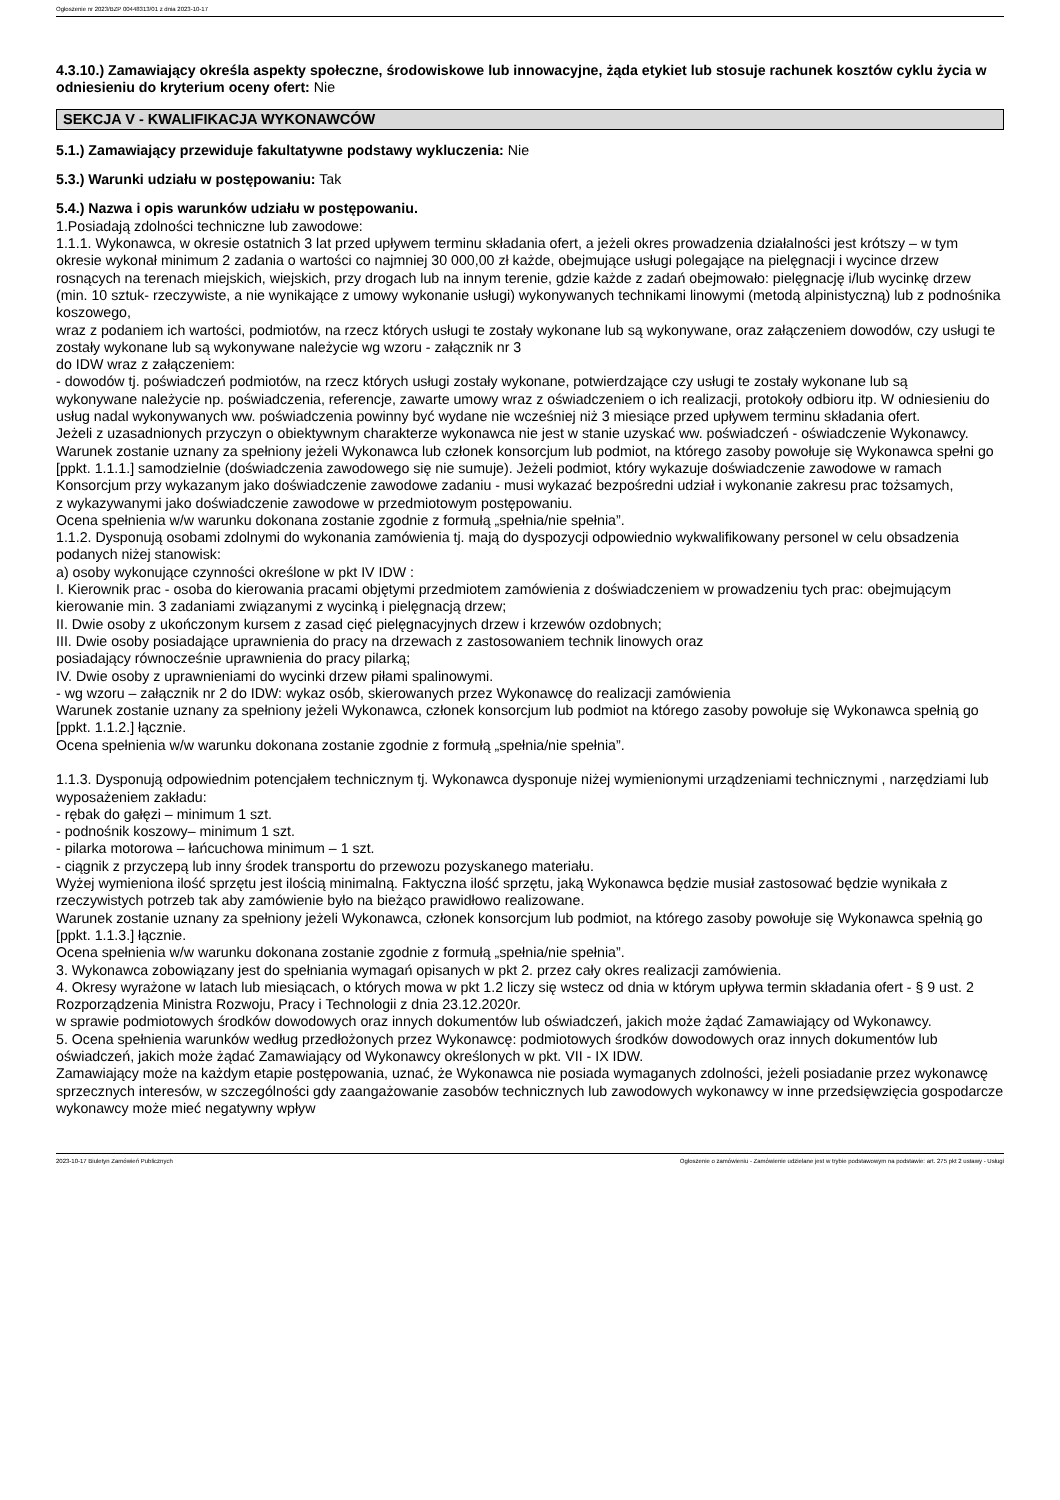Ogłoszenie nr 2023/BZP 00448313/01 z dnia 2023-10-17
4.3.10.) Zamawiający określa aspekty społeczne, środowiskowe lub innowacyjne, żąda etykiet lub stosuje rachunek kosztów cyklu życia w odniesieniu do kryterium oceny ofert: Nie
SEKCJA V - KWALIFIKACJA WYKONAWCÓW
5.1.) Zamawiający przewiduje fakultatywne podstawy wykluczenia: Nie
5.3.) Warunki udziału w postępowaniu: Tak
5.4.) Nazwa i opis warunków udziału w postępowaniu.
1.Posiadają zdolności techniczne lub zawodowe:
1.1.1. Wykonawca, w okresie ostatnich 3 lat przed upływem terminu składania ofert, a jeżeli okres prowadzenia działalności jest krótszy – w tym okresie wykonał minimum 2 zadania o wartości co najmniej 30 000,00 zł każde, obejmujące usługi polegające na pielęgnacji i wycince drzew rosnących na terenach miejskich, wiejskich, przy drogach lub na innym terenie, gdzie każde z zadań obejmowało: pielęgnację i/lub wycinkę drzew (min. 10 sztuk- rzeczywiste, a nie wynikające z umowy wykonanie usługi) wykonywanych technikami linowymi (metodą alpinistyczną) lub z podnośnika koszowego,
wraz z podaniem ich wartości, podmiotów, na rzecz których usługi te zostały wykonane lub są wykonywane, oraz załączeniem dowodów, czy usługi te zostały wykonane lub są wykonywane należycie wg wzoru - załącznik nr 3
do IDW wraz z załączeniem:
- dowodów tj. poświadczeń podmiotów, na rzecz których usługi zostały wykonane, potwierdzające czy usługi te zostały wykonane lub są
wykonywane należycie np. poświadczenia, referencje, zawarte umowy wraz z oświadczeniem o ich realizacji, protokoły odbioru itp. W odniesieniu do usług nadal wykonywanych ww. poświadczenia powinny być wydane nie wcześniej niż 3 miesiące przed upływem terminu składania ofert.
Jeżeli z uzasadnionych przyczyn o obiektywnym charakterze wykonawca nie jest w stanie uzyskać ww. poświadczeń - oświadczenie Wykonawcy.
Warunek zostanie uznany za spełniony jeżeli Wykonawca lub członek konsorcjum lub podmiot, na którego zasoby powołuje się Wykonawca spełni go [ppkt. 1.1.1.] samodzielnie (doświadczenia zawodowego się nie sumuje). Jeżeli podmiot, który wykazuje doświadczenie zawodowe w ramach Konsorcjum przy wykazanym jako doświadczenie zawodowe zadaniu - musi wykazać bezpośredni udział i wykonanie zakresu prac tożsamych,
z wykazywanymi jako doświadczenie zawodowe w przedmiotowym postępowaniu.
Ocena spełnienia w/w warunku dokonana zostanie zgodnie z formułą „spełnia/nie spełnia”.
1.1.2. Dysponują osobami zdolnymi do wykonania zamówienia tj. mają do dyspozycji odpowiednio wykwalifikowany personel w celu obsadzenia podanych niżej stanowisk:
a) osoby wykonujące czynności określone w pkt IV IDW :
I. Kierownik prac - osoba do kierowania pracami objętymi przedmiotem zamówienia z doświadczeniem w prowadzeniu tych prac: obejmującym kierowanie min. 3 zadaniami związanymi z wycinką i pielęgnacją drzew;
II. Dwie osoby z ukończonym kursem z zasad cięć pielęgnacyjnych drzew i krzewów ozdobnych;
III. Dwie osoby posiadające uprawnienia do pracy na drzewach z zastosowaniem technik linowych oraz
posiadający równocześnie uprawnienia do pracy pilarką;
IV. Dwie osoby z uprawnieniami do wycinki drzew piłami spalinowymi.
- wg wzoru – załącznik nr 2 do IDW: wykaz osób, skierowanych przez Wykonawcę do realizacji zamówienia
Warunek zostanie uznany za spełniony jeżeli Wykonawca, członek konsorcjum lub podmiot na którego zasoby powołuje się Wykonawca spełnią go [ppkt. 1.1.2.] łącznie.
Ocena spełnienia w/w warunku dokonana zostanie zgodnie z formułą „spełnia/nie spełnia”.
1.1.3. Dysponują odpowiednim potencjałem technicznym tj. Wykonawca dysponuje niżej wymienionymi urządzeniami technicznymi , narzędziami lub wyposażeniem zakładu:
- rębak do gałęzi – minimum 1 szt.
- podnośnik koszowy– minimum 1 szt.
- pilarka motorowa – łańcuchowa minimum – 1 szt.
- ciągnik z przyczepą lub inny środek transportu do przewozu pozyskanego materiału.
Wyżej wymieniona ilość sprzętu jest ilością minimalną. Faktyczna ilość sprzętu, jaką Wykonawca będzie musiał zastosować będzie wynikała z rzeczywistych potrzeb tak aby zamówienie było na bieżąco prawidłowo realizowane.
Warunek zostanie uznany za spełniony jeżeli Wykonawca, członek konsorcjum lub podmiot, na którego zasoby powołuje się Wykonawca spełnią go [ppkt. 1.1.3.] łącznie.
Ocena spełnienia w/w warunku dokonana zostanie zgodnie z formułą „spełnia/nie spełnia”.
3. Wykonawca zobowiązany jest do spełniania wymagań opisanych w pkt 2. przez cały okres realizacji zamówienia.
4. Okresy wyrażone w latach lub miesiącach, o których mowa w pkt 1.2 liczy się wstecz od dnia w którym upływa termin składania ofert - § 9 ust. 2 Rozporządzenia Ministra Rozwoju, Pracy i Technologii z dnia 23.12.2020r.
w sprawie podmiotowych środków dowodowych oraz innych dokumentów lub oświadczeń, jakich może żądać Zamawiający od Wykonawcy.
5. Ocena spełnienia warunków według przedłożonych przez Wykonawcę: podmiotowych środków dowodowych oraz innych dokumentów lub oświadczeń, jakich może żądać Zamawiający od Wykonawcy określonych w pkt. VII - IX IDW.
Zamawiający może na każdym etapie postępowania, uznać, że Wykonawca nie posiada wymaganych zdolności, jeżeli posiadanie przez wykonawcę sprzecznych interesów, w szczególności gdy zaangażowanie zasobów technicznych lub zawodowych wykonawcy w inne przedsięwzięcia gospodarcze wykonawcy może mieć negatywny wpływ
2023-10-17 Biuletyn Zamówień Publicznych Ogłoszenie o zamówieniu - Zamówienie udzielane jest w trybie podstawowym na podstawie: art. 275 pkt 2 ustawy - Usługi